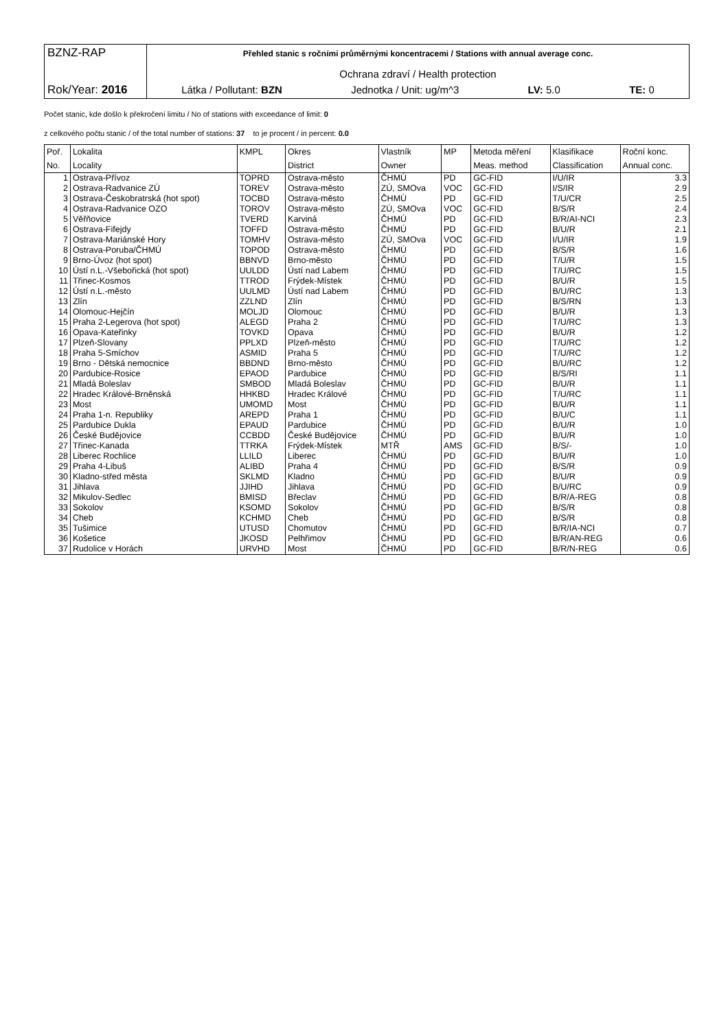BZNZ-RAP
Rok/Year: 2016
Přehled stanic s ročními průměrnými koncentracemi / Stations with annual average conc.
Ochrana zdraví / Health protection
Látka / Pollutant: BZN Jednotka / Unit: ug/m^3 LV: 5.0 TE: 0
Počet stanic, kde došlo k překročení limitu / No of stations with exceedance of limit: 0
z celkového počtu stanic / of the total number of stations: 37 to je procent / in percent: 0.0
| Poř. | Lokalita | KMPL | Okres | Vlastník | MP | Metoda měření | Klasifikace | Roční konc. |
| --- | --- | --- | --- | --- | --- | --- | --- | --- |
| No. | Locality | | District | Owner | | Meas. method | Classification | Annual conc. |
| 1 | Ostrava-Přívoz | TOPRD | Ostrava-město | ČHMÚ | PD | GC-FID | I/U/IR | 3.3 |
| 2 | Ostrava-Radvanice ZÚ | TOREV | Ostrava-město | ZÚ, SMOva | VOC | GC-FID | I/S/IR | 2.9 |
| 3 | Ostrava-Českobratrská (hot spot) | TOCBD | Ostrava-město | ČHMÚ | PD | GC-FID | T/U/CR | 2.5 |
| 4 | Ostrava-Radvanice OZO | TOROV | Ostrava-město | ZÚ, SMOva | VOC | GC-FID | B/S/R | 2.4 |
| 5 | Věřňovice | TVERD | Karviná | ČHMÚ | PD | GC-FID | B/R/AI-NCI | 2.3 |
| 6 | Ostrava-Fifejdy | TOFFD | Ostrava-město | ČHMÚ | PD | GC-FID | B/U/R | 2.1 |
| 7 | Ostrava-Mariánské Hory | TOMHV | Ostrava-město | ZÚ, SMOva | VOC | GC-FID | I/U/IR | 1.9 |
| 8 | Ostrava-Poruba/ČHMÚ | TOPOD | Ostrava-město | ČHMÚ | PD | GC-FID | B/S/R | 1.6 |
| 9 | Brno-Úvoz (hot spot) | BBNVD | Brno-město | ČHMÚ | PD | GC-FID | T/U/R | 1.5 |
| 10 | Ústí n.L.-Všebořická (hot spot) | UULDD | Ústí nad Labem | ČHMÚ | PD | GC-FID | T/U/RC | 1.5 |
| 11 | Třinec-Kosmos | TTROD | Frýdek-Místek | ČHMÚ | PD | GC-FID | B/U/R | 1.5 |
| 12 | Ústí n.L.-město | UULMD | Ústí nad Labem | ČHMÚ | PD | GC-FID | B/U/RC | 1.3 |
| 13 | Zlín | ZZLND | Zlín | ČHMÚ | PD | GC-FID | B/S/RN | 1.3 |
| 14 | Olomouc-Hejčín | MOLJD | Olomouc | ČHMÚ | PD | GC-FID | B/U/R | 1.3 |
| 15 | Praha 2-Legerova (hot spot) | ALEGD | Praha 2 | ČHMÚ | PD | GC-FID | T/U/RC | 1.3 |
| 16 | Opava-Kateřinky | TOVKD | Opava | ČHMÚ | PD | GC-FID | B/U/R | 1.2 |
| 17 | Plzeň-Slovany | PPLXD | Plzeň-město | ČHMÚ | PD | GC-FID | T/U/RC | 1.2 |
| 18 | Praha 5-Smíchov | ASMID | Praha 5 | ČHMÚ | PD | GC-FID | T/U/RC | 1.2 |
| 19 | Brno - Dětská nemocnice | BBDND | Brno-město | ČHMÚ | PD | GC-FID | B/U/RC | 1.2 |
| 20 | Pardubice-Rosice | EPAOD | Pardubice | ČHMÚ | PD | GC-FID | B/S/RI | 1.1 |
| 21 | Mladá Boleslav | SMBOD | Mladá Boleslav | ČHMÚ | PD | GC-FID | B/U/R | 1.1 |
| 22 | Hradec Králové-Brněnská | HHKBD | Hradec Králové | ČHMÚ | PD | GC-FID | T/U/RC | 1.1 |
| 23 | Most | UMOMD | Most | ČHMÚ | PD | GC-FID | B/U/R | 1.1 |
| 24 | Praha 1-n. Republiky | AREPD | Praha 1 | ČHMÚ | PD | GC-FID | B/U/C | 1.1 |
| 25 | Pardubice Dukla | EPAUD | Pardubice | ČHMÚ | PD | GC-FID | B/U/R | 1.0 |
| 26 | České Budějovice | CCBDD | České Budějovice | ČHMÚ | PD | GC-FID | B/U/R | 1.0 |
| 27 | Třinec-Kanada | TTRKA | Frýdek-Místek | MTŘ | AMS | GC-FID | B/S/- | 1.0 |
| 28 | Liberec Rochlice | LLILD | Liberec | ČHMÚ | PD | GC-FID | B/U/R | 1.0 |
| 29 | Praha 4-Libuš | ALIBD | Praha 4 | ČHMÚ | PD | GC-FID | B/S/R | 0.9 |
| 30 | Kladno-střed města | SKLMD | Kladno | ČHMÚ | PD | GC-FID | B/U/R | 0.9 |
| 31 | Jihlava | JJIHD | Jihlava | ČHMÚ | PD | GC-FID | B/U/RC | 0.9 |
| 32 | Mikulov-Sedlec | BMISD | Břeclav | ČHMÚ | PD | GC-FID | B/R/A-REG | 0.8 |
| 33 | Sokolov | KSOMD | Sokolov | ČHMÚ | PD | GC-FID | B/S/R | 0.8 |
| 34 | Cheb | KCHMD | Cheb | ČHMÚ | PD | GC-FID | B/S/R | 0.8 |
| 35 | Tušimice | UTUSD | Chomutov | ČHMÚ | PD | GC-FID | B/R/IA-NCI | 0.7 |
| 36 | Košetice | JKOSD | Pelhřimov | ČHMÚ | PD | GC-FID | B/R/AN-REG | 0.6 |
| 37 | Rudolice v Horách | URVHD | Most | ČHMÚ | PD | GC-FID | B/R/N-REG | 0.6 |